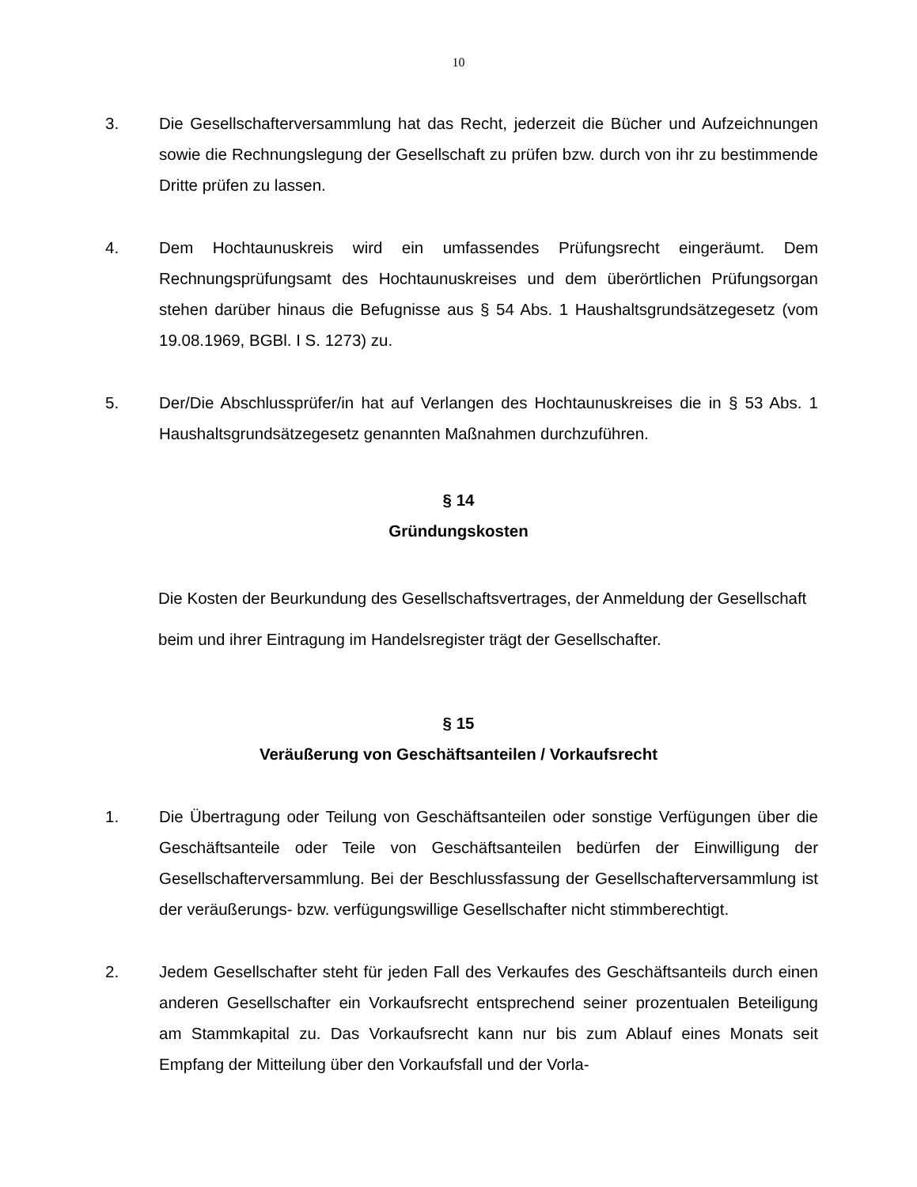10
3. Die Gesellschafterversammlung hat das Recht, jederzeit die Bücher und Aufzeichnungen sowie die Rechnungslegung der Gesellschaft zu prüfen bzw. durch von ihr zu bestimmende Dritte prüfen zu lassen.
4. Dem Hochtaunuskreis wird ein umfassendes Prüfungsrecht eingeräumt. Dem Rechnungsprüfungsamt des Hochtaunuskreises und dem überörtlichen Prüfungsorgan stehen darüber hinaus die Befugnisse aus § 54 Abs. 1 Haushaltsgrundsätzegesetz (vom 19.08.1969, BGBl. I S. 1273) zu.
5. Der/Die Abschlussprüfer/in hat auf Verlangen des Hochtaunuskreises die in § 53 Abs. 1 Haushaltsgrundsätzegesetz genannten Maßnahmen durchzuführen.
§ 14
Gründungskosten
Die Kosten der Beurkundung des Gesellschaftsvertrages, der Anmeldung der Gesellschaft beim und ihrer Eintragung im Handelsregister trägt der Gesellschafter.
§ 15
Veräußerung von Geschäftsanteilen / Vorkaufsrecht
1. Die Übertragung oder Teilung von Geschäftsanteilen oder sonstige Verfügungen über die Geschäftsanteile oder Teile von Geschäftsanteilen bedürfen der Einwilligung der Gesellschafterversammlung. Bei der Beschlussfassung der Gesellschafterversammlung ist der veräußerungs- bzw. verfügungswillige Gesellschafter nicht stimmberechtigt.
2. Jedem Gesellschafter steht für jeden Fall des Verkaufes des Geschäftsanteils durch einen anderen Gesellschafter ein Vorkaufsrecht entsprechend seiner prozentualen Beteiligung am Stammkapital zu. Das Vorkaufsrecht kann nur bis zum Ablauf eines Monats seit Empfang der Mitteilung über den Vorkaufsfall und der Vorla-